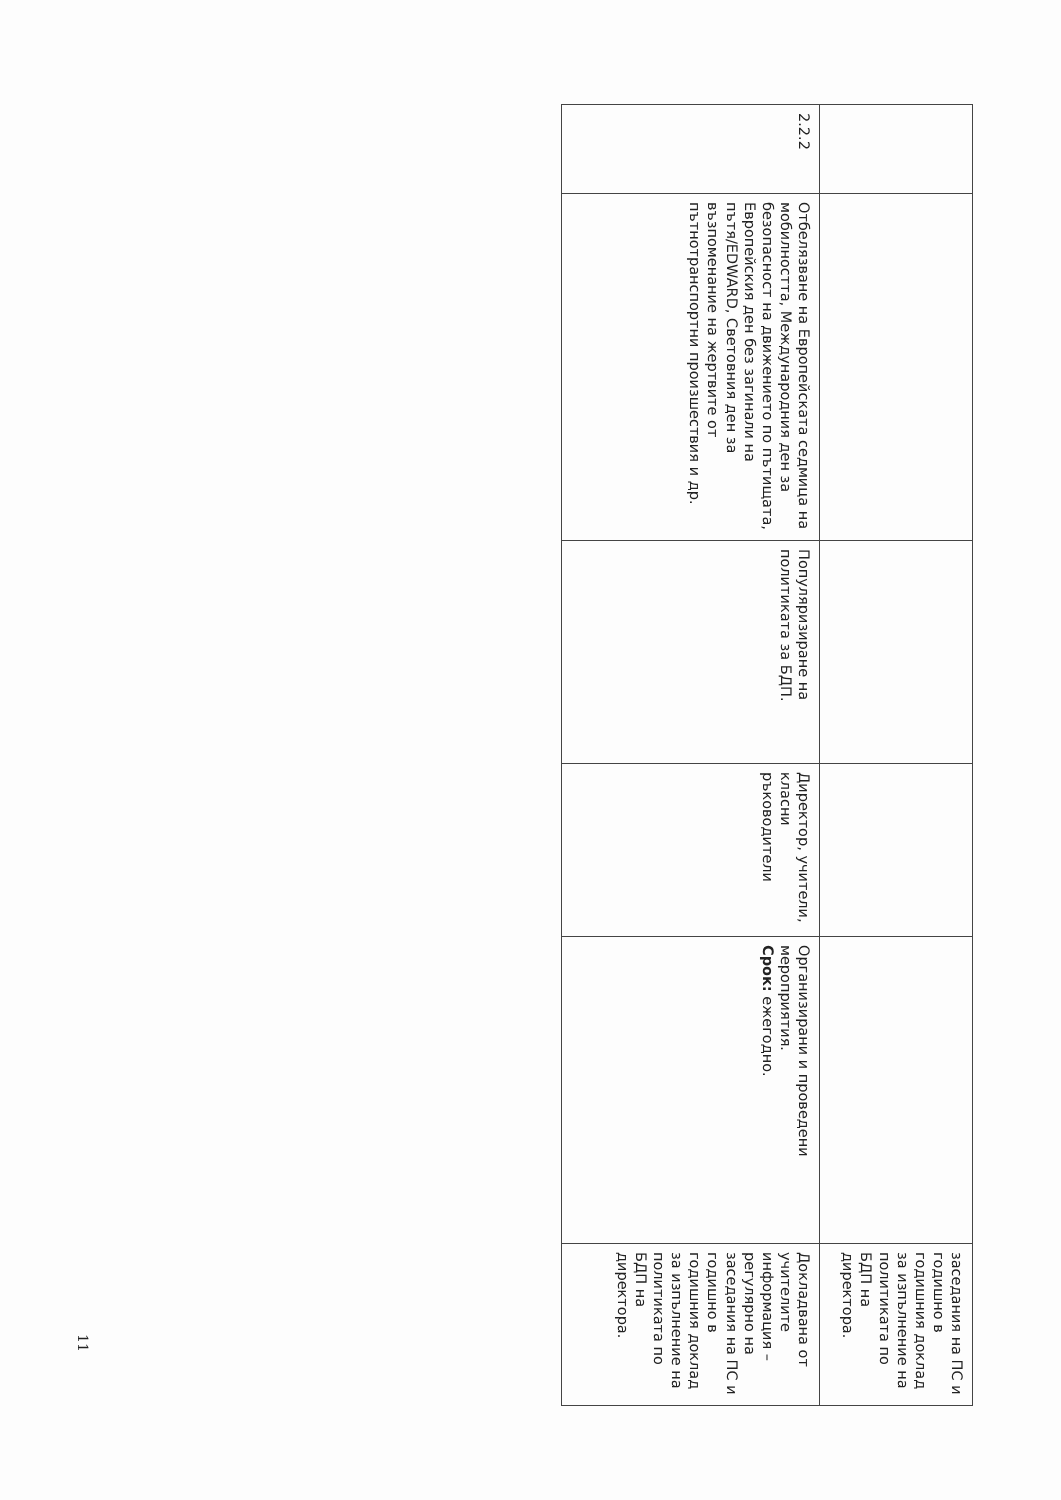| | | | | | заседания на ПС и годишно в годишния доклад за изпълнение на политиката по БДП на директора. |
| 2.2.2 | Отбелязване на Европейската седмица на мобилността, Международния ден за безопасност на движението по пътищата, Европейския ден без загинали на пътя/EDWARD, Световния ден за възпоменание на жертвите от пътнотранспортни произшествия и др. | Популяризиране на политиката за БДП. | Директор, учители, класни ръководители | Организирани и проведени мероприятия. Срок: ежегодно. | Докладвана от учителите информация – регулярно на заседания на ПС и годишно в годишния доклад за изпълнение на политиката по БДП на директора. |
11